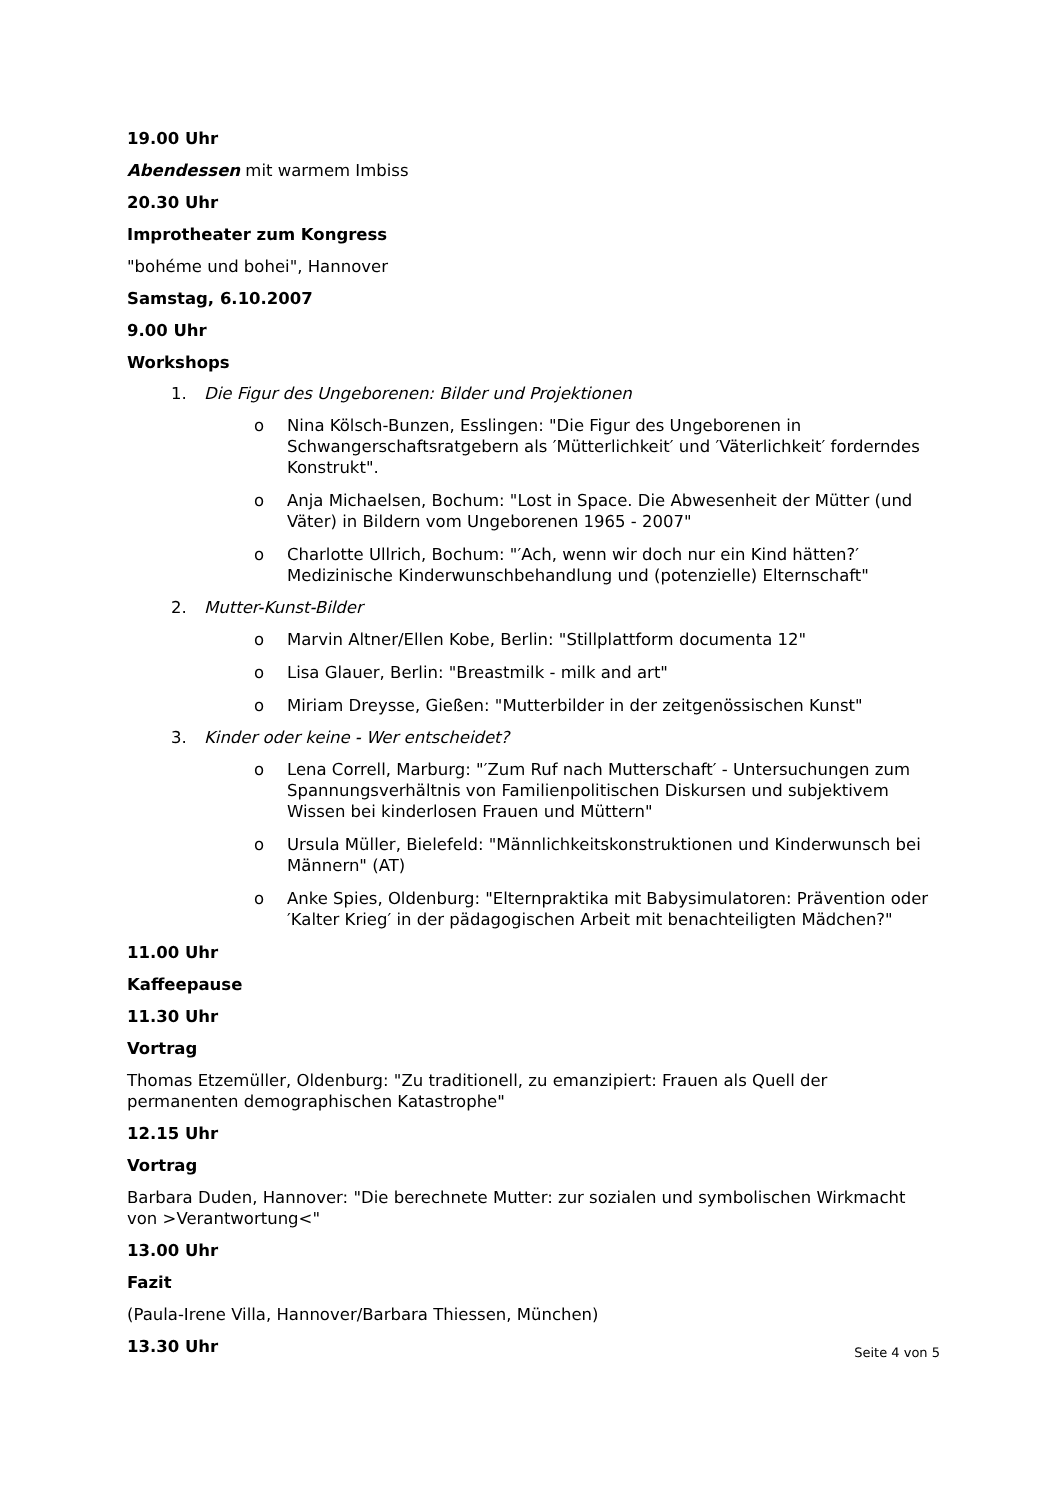19.00 Uhr
Abendessen mit warmem Imbiss
20.30 Uhr
Improtheater zum Kongress
"bohéme und bohei", Hannover
Samstag, 6.10.2007
9.00 Uhr
Workshops
1. Die Figur des Ungeborenen: Bilder und Projektionen
o Nina Kölsch-Bunzen, Esslingen: "Die Figur des Ungeborenen in Schwangerschaftsratgebern als ′Mütterlichkeit′ und ′Väterlichkeit′ forderndes Konstrukt".
o Anja Michaelsen, Bochum: "Lost in Space. Die Abwesenheit der Mütter (und Väter) in Bildern vom Ungeborenen 1965 - 2007"
o Charlotte Ullrich, Bochum: "′Ach, wenn wir doch nur ein Kind hätten?′ Medizinische Kinderwunschbehandlung und (potenzielle) Elternschaft"
2. Mutter-Kunst-Bilder
o Marvin Altner/Ellen Kobe, Berlin: "Stillplattform documenta 12"
o Lisa Glauer, Berlin: "Breastmilk - milk and art"
o Miriam Dreysse, Gießen: "Mutterbilder in der zeitgenössischen Kunst"
3. Kinder oder keine - Wer entscheidet?
o Lena Correll, Marburg: "′Zum Ruf nach Mutterschaft′ - Untersuchungen zum Spannungsverhältnis von Familienpolitischen Diskursen und subjektivem Wissen bei kinderlosen Frauen und Müttern"
o Ursula Müller, Bielefeld: "Männlichkeitskonstruktionen und Kinderwunsch bei Männern" (AT)
o Anke Spies, Oldenburg: "Elternpraktika mit Babysimulatoren: Prävention oder ′Kalter Krieg′ in der pädagogischen Arbeit mit benachteiligten Mädchen?"
11.00 Uhr
Kaffeepause
11.30 Uhr
Vortrag
Thomas Etzemüller, Oldenburg: "Zu traditionell, zu emanzipiert: Frauen als Quell der permanenten demographischen Katastrophe"
12.15 Uhr
Vortrag
Barbara Duden, Hannover: "Die berechnete Mutter: zur sozialen und symbolischen Wirkmacht von >Verantwortung<"
13.00 Uhr
Fazit
(Paula-Irene Villa, Hannover/Barbara Thiessen, München)
13.30 Uhr
Seite 4 von 5